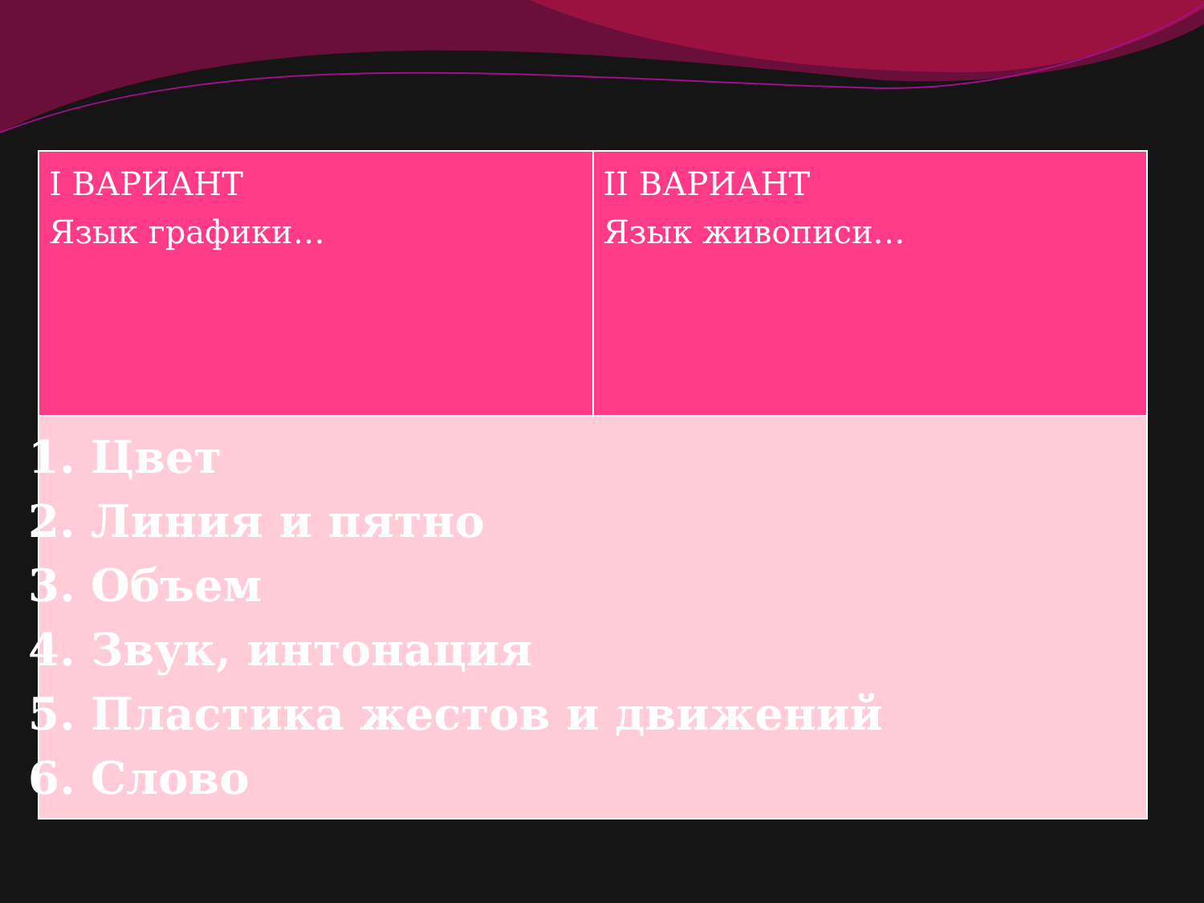| I ВАРИАНТ Язык графики… | II ВАРИАНТ Язык живописи… |
| 1. Цвет 2. Линия и пятно 3. Объем 4. Звук, интонация 5. Пластика жестов и движений 6. Слово | |